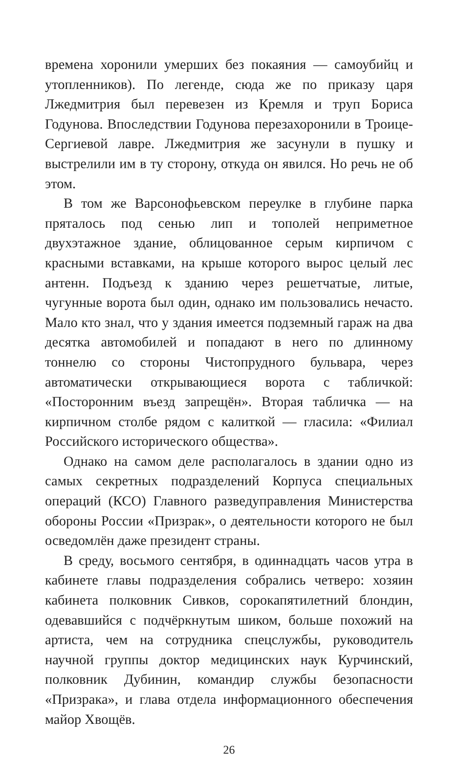времена хоронили умерших без покаяния — самоубийц и утопленников). По легенде, сюда же по приказу царя Лжедмитрия был перевезен из Кремля и труп Бориса Годунова. Впоследствии Годунова перезахоронили в Троице-Сергиевой лавре. Лжедмитрия же засунули в пушку и выстрелили им в ту сторону, откуда он явился. Но речь не об этом.
В том же Варсонофьевском переулке в глубине парка пряталось под сенью лип и тополей неприметное двухэтажное здание, облицованное серым кирпичом с красными вставками, на крыше которого вырос целый лес антенн. Подъезд к зданию через решетчатые, литые, чугунные ворота был один, однако им пользовались нечасто. Мало кто знал, что у здания имеется подземный гараж на два десятка автомобилей и попадают в него по длинному тоннелю со стороны Чистопрудного бульвара, через автоматически открывающиеся ворота с табличкой: «Посторонним въезд запрещён». Вторая табличка — на кирпичном столбе рядом с калиткой — гласила: «Филиал Российского исторического общества».
Однако на самом деле располагалось в здании одно из самых секретных подразделений Корпуса специальных операций (КСО) Главного разведуправления Министерства обороны России «Призрак», о деятельности которого не был осведомлён даже президент страны.
В среду, восьмого сентября, в одиннадцать часов утра в кабинете главы подразделения собрались четверо: хозяин кабинета полковник Сивков, сорокапятилетний блондин, одевавшийся с подчёркнутым шиком, больше похожий на артиста, чем на сотрудника спецслужбы, руководитель научной группы доктор медицинских наук Курчинский, полковник Дубинин, командир службы безопасности «Призрака», и глава отдела информационного обеспечения майор Хвощёв.
26